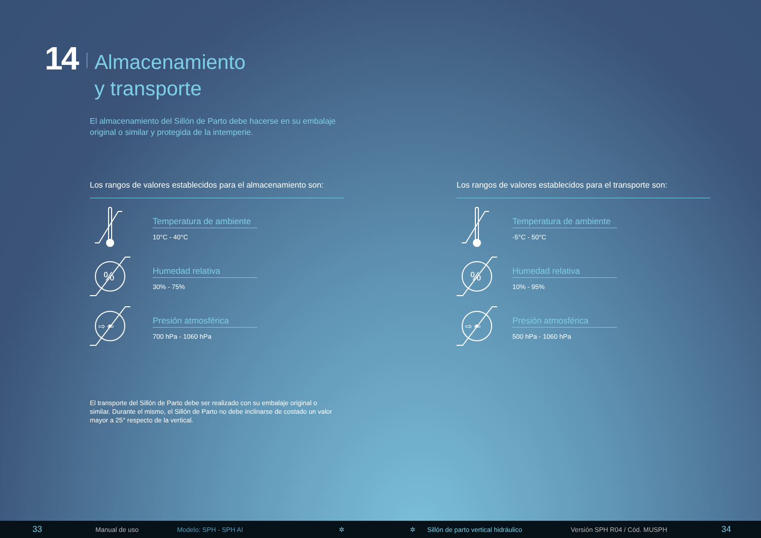14
Almacenamiento
y transporte
El almacenamiento del Sillón de Parto debe hacerse en su embalaje original o similar y protegida de la intemperie.
Los rangos de valores establecidos para el almacenamiento son:
Temperatura de ambiente
10°C - 40°C
%
Humedad relativa
30% - 75%
⇨ ⇦
Presión atmosférica
700 hPa - 1060 hPa
Los rangos de valores establecidos para el transporte son:
Temperatura de ambiente
-5°C - 50°C
%
Humedad relativa
10% - 95%
⇨ ⇦
Presión atmosférica
500 hPa - 1060 hPa
El transporte del Sillón de Parto debe ser realizado con su embalaje original o similar. Durante el mismo, el Sillón de Parto no debe inclinarse de costado un valor mayor a 25° respecto de la vertical.
33 Manual de uso Modelo: SPH - SPH AI ✲ ✲ Sillón de parto vertical hidráulico Versión SPH R04 / Cód. MUSPH 34